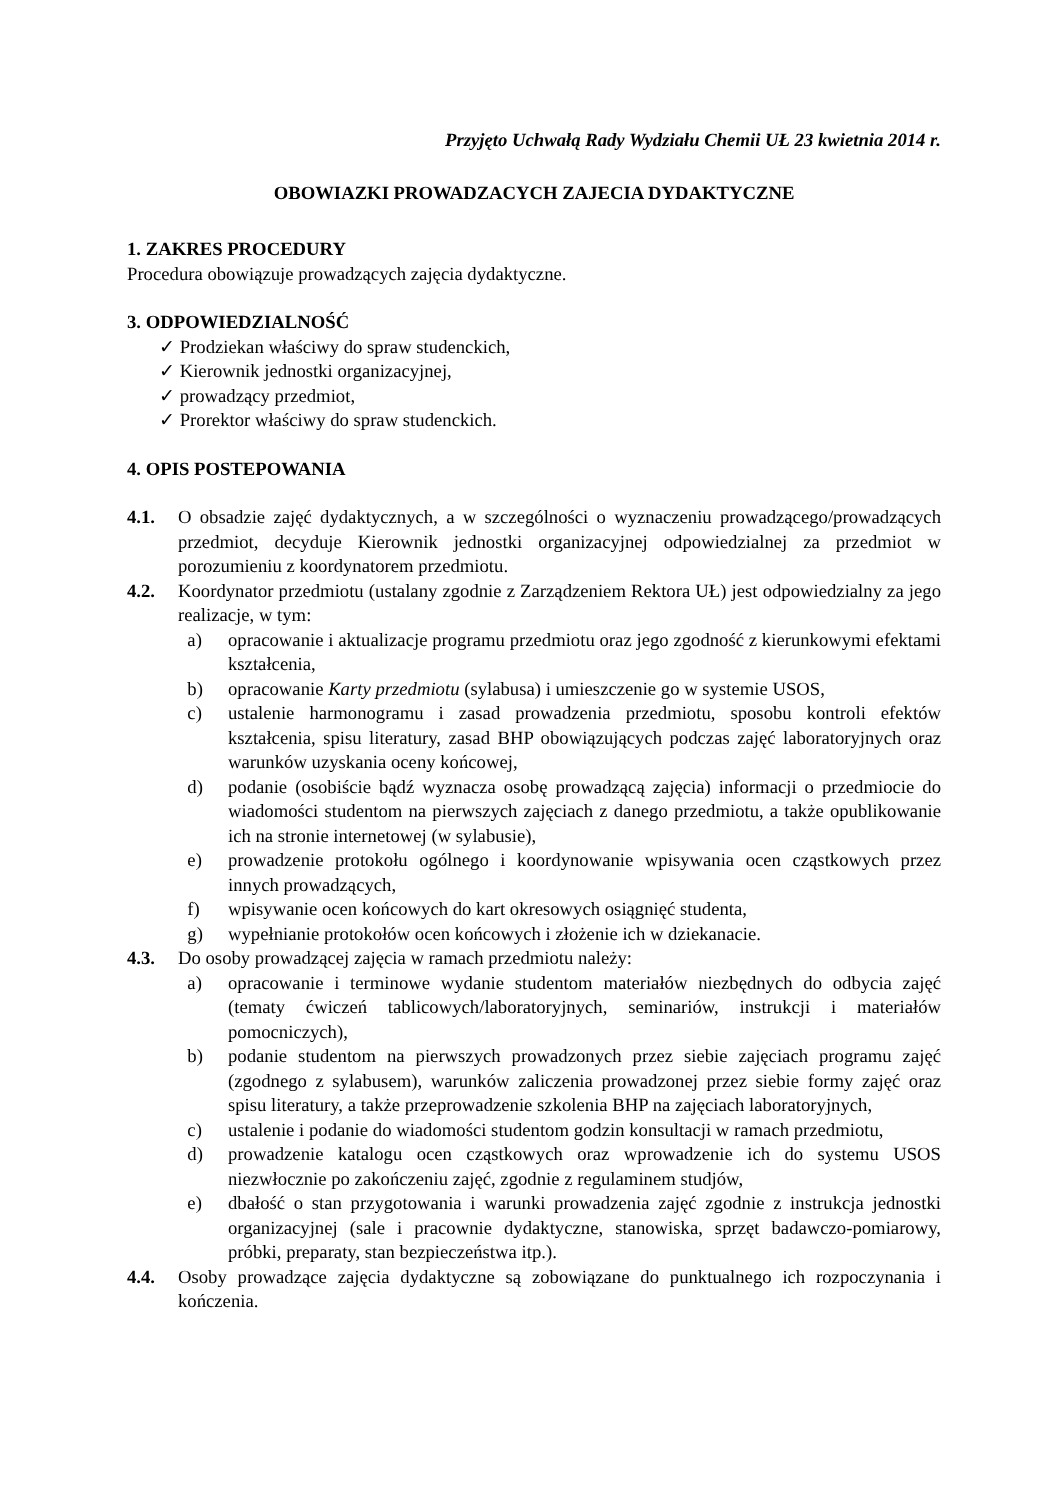Przyjęto Uchwałą Rady Wydziału Chemii UŁ 23 kwietnia 2014 r.
OBOWIAZKI PROWADZACYCH ZAJECIA DYDAKTYCZNE
1. ZAKRES PROCEDURY
Procedura obowiązuje prowadzących zajęcia dydaktyczne.
3. ODPOWIEDZIALNOŚĆ
✓ Prodziekan właściwy do spraw studenckich,
✓ Kierownik jednostki organizacyjnej,
✓ prowadzący przedmiot,
✓ Prorektor właściwy do spraw studenckich.
4. OPIS POSTEPOWANIA
4.1. O obsadzie zajęć dydaktycznych, a w szczególności o wyznaczeniu prowadzącego/prowadzących przedmiot, decyduje Kierownik jednostki organizacyjnej odpowiedzialnej za przedmiot w porozumieniu z koordynatorem przedmiotu.
4.2. Koordynator przedmiotu (ustalany zgodnie z Zarządzeniem Rektora UŁ) jest odpowiedzialny za jego realizacje, w tym:
a) opracowanie i aktualizacje programu przedmiotu oraz jego zgodność z kierunkowymi efektami kształcenia,
b) opracowanie Karty przedmiotu (sylabusa) i umieszczenie go w systemie USOS,
c) ustalenie harmonogramu i zasad prowadzenia przedmiotu, sposobu kontroli efektów kształcenia, spisu literatury, zasad BHP obowiązujących podczas zajęć laboratoryjnych oraz warunków uzyskania oceny końcowej,
d) podanie (osobiście bądź wyznacza osobę prowadzącą zajęcia) informacji o przedmiocie do wiadomości studentom na pierwszych zajęciach z danego przedmiotu, a także opublikowanie ich na stronie internetowej (w sylabusie),
e) prowadzenie protokołu ogólnego i koordynowanie wpisywania ocen cząstkowych przez innych prowadzących,
f) wpisywanie ocen końcowych do kart okresowych osiągnięć studenta,
g) wypełnianie protokołów ocen końcowych i złożenie ich w dziekanacie.
4.3. Do osoby prowadzącej zajęcia w ramach przedmiotu należy:
a) opracowanie i terminowe wydanie studentom materiałów niezbędnych do odbycia zajęć (tematy ćwiczeń tablicowych/laboratoryjnych, seminariów, instrukcji i materiałów pomocniczych),
b) podanie studentom na pierwszych prowadzonych przez siebie zajęciach programu zajęć (zgodnego z sylabusem), warunków zaliczenia prowadzonej przez siebie formy zajęć oraz spisu literatury, a także przeprowadzenie szkolenia BHP na zajęciach laboratoryjnych,
c) ustalenie i podanie do wiadomości studentom godzin konsultacji w ramach przedmiotu,
d) prowadzenie katalogu ocen cząstkowych oraz wprowadzenie ich do systemu USOS niezwłocznie po zakończeniu zajęć, zgodnie z regulaminem studjów,
e) dbałość o stan przygotowania i warunki prowadzenia zajęć zgodnie z instrukcja jednostki organizacyjnej (sale i pracownie dydaktyczne, stanowiska, sprzęt badawczo-pomiarowy, próbki, preparaty, stan bezpieczeństwa itp.).
4.4. Osoby prowadzące zajęcia dydaktyczne są zobowiązane do punktualnego ich rozpoczynania i kończenia.